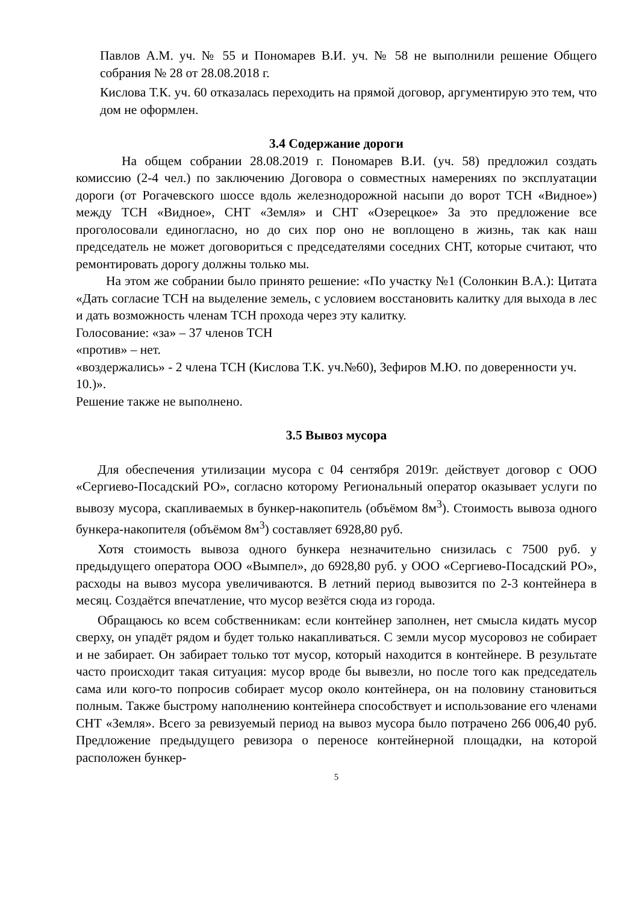Павлов А.М. уч. № 55 и Пономарев В.И. уч. № 58 не выполнили решение Общего собрания № 28 от 28.08.2018 г.
Кислова Т.К. уч. 60 отказалась переходить на прямой договор, аргументирую это тем, что дом не оформлен.
3.4 Содержание дороги
На общем собрании 28.08.2019 г. Пономарев В.И. (уч. 58) предложил создать комиссию (2-4 чел.) по заключению Договора о совместных намерениях по эксплуатации дороги (от Рогачевского шоссе вдоль железнодорожной насыпи до ворот ТСН «Видное») между ТСН «Видное», СНТ «Земля» и СНТ «Озерецкое» За это предложение все проголосовали единогласно, но до сих пор оно не воплощено в жизнь, так как наш председатель не может договориться с председателями соседних СНТ, которые считают, что ремонтировать дорогу должны только мы.
На этом же собрании было принято решение: «По участку №1 (Солонкин В.А.): Цитата «Дать согласие ТСН на выделение земель, с условием восстановить калитку для выхода в лес и дать возможность членам ТСН прохода через эту калитку.
Голосование: «за» – 37 членов ТСН
«против» – нет.
«воздержались» - 2 члена ТСН (Кислова Т.К. уч.№60), Зефиров М.Ю. по доверенности уч. 10.)».
Решение также не выполнено.
3.5 Вывоз мусора
Для обеспечения утилизации мусора с 04 сентября 2019г. действует договор с ООО «Сергиево-Посадский РО», согласно которому Региональный оператор оказывает услуги по вывозу мусора, скапливаемых в бункер-накопитель (объёмом 8м<sup>3</sup>). Стоимость вывоза одного бункера-накопителя (объёмом 8м<sup>3</sup>) составляет 6928,80 руб.
Хотя стоимость вывоза одного бункера незначительно снизилась с 7500 руб. у предыдущего оператора ООО «Вымпел», до 6928,80 руб. у ООО «Сергиево-Посадский РО», расходы на вывоз мусора увеличиваются. В летний период вывозится по 2-3 контейнера в месяц. Создаётся впечатление, что мусор везётся сюда из города.
Обращаюсь ко всем собственникам: если контейнер заполнен, нет смысла кидать мусор сверху, он упадёт рядом и будет только накапливаться. С земли мусор мусоровоз не собирает и не забирает. Он забирает только тот мусор, который находится в контейнере. В результате часто происходит такая ситуация: мусор вроде бы вывезли, но после того как председатель сама или кого-то попросив собирает мусор около контейнера, он на половину становиться полным. Также быстрому наполнению контейнера способствует и использование его членами СНТ «Земля». Всего за ревизуемый период на вывоз мусора было потрачено 266 006,40 руб. Предложение предыдущего ревизора о переносе контейнерной площадки, на которой расположен бункер-
5